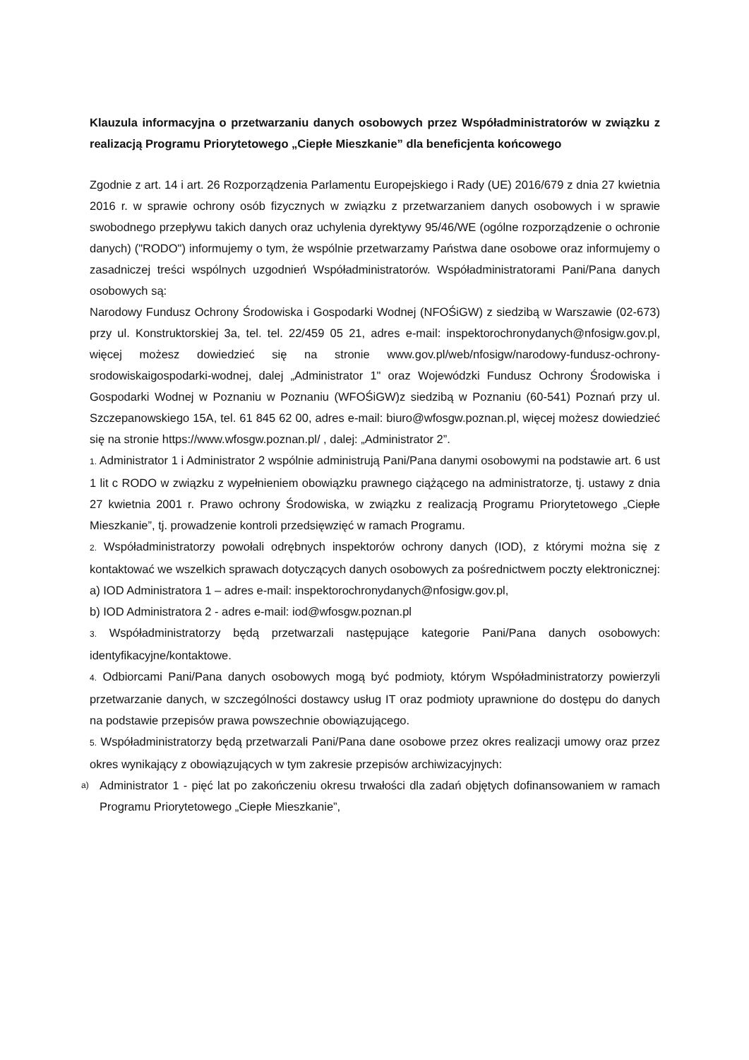Klauzula informacyjna o przetwarzaniu danych osobowych przez Współadministratorów w związku z realizacją Programu Priorytetowego „Ciepłe Mieszkanie” dla beneficjenta końcowego
Zgodnie z art. 14 i art. 26 Rozporządzenia Parlamentu Europejskiego i Rady (UE) 2016/679 z dnia 27 kwietnia 2016 r. w sprawie ochrony osób fizycznych w związku z przetwarzaniem danych osobowych i w sprawie swobodnego przepływu takich danych oraz uchylenia dyrektywy 95/46/WE (ogólne rozporządzenie o ochronie danych) ("RODO") informujemy o tym, że wspólnie przetwarzamy Państwa dane osobowe oraz informujemy o zasadniczej treści wspólnych uzgodnień Współadministratorów. Współadministratorami Pani/Pana danych osobowych są:
Narodowy Fundusz Ochrony Środowiska i Gospodarki Wodnej (NFOŚiGW) z siedzibą w Warszawie (02-673) przy ul. Konstruktorskiej 3a, tel. tel. 22/459 05 21, adres e-mail: inspektorochronydanych@nfosigw.gov.pl, więcej możesz dowiedzieć się na stronie www.gov.pl/web/nfosigw/narodowy-fundusz-ochrony-srodowiskaigospodarki-wodnej, dalej „Administrator 1" oraz Wojewódzki Fundusz Ochrony Środowiska i Gospodarki Wodnej w Poznaniu w Poznaniu (WFOŚiGW)z siedzibą w Poznaniu (60-541) Poznań przy ul. Szczepanowskiego 15A, tel. 61 845 62 00, adres e-mail: biuro@wfosgw.poznan.pl, więcej możesz dowiedzieć się na stronie https://www.wfosgw.poznan.pl/ , dalej: „Administrator 2”.
1. Administrator 1 i Administrator 2 wspólnie administrują Pani/Pana danymi osobowymi na podstawie art. 6 ust 1 lit c RODO w związku z wypełnieniem obowiązku prawnego ciążącego na administratorze, tj. ustawy z dnia 27 kwietnia 2001 r. Prawo ochrony Środowiska, w związku z realizacją Programu Priorytetowego „Ciepłe Mieszkanie”, tj. prowadzenie kontroli przedsięwzięć w ramach Programu.
2. Współadministratorzy powołali odrębnych inspektorów ochrony danych (IOD), z którymi można się z kontaktować we wszelkich sprawach dotyczących danych osobowych za pośrednictwem poczty elektronicznej:
a) IOD Administratora 1 – adres e-mail: inspektorochronydanych@nfosigw.gov.pl,
b) IOD Administratora 2 - adres e-mail: iod@wfosgw.poznan.pl
3. Współadministratorzy będą przetwarzali następujące kategorie Pani/Pana danych osobowych: identyfikacyjne/kontaktowe.
4. Odbiorcami Pani/Pana danych osobowych mogą być podmioty, którym Współadministratorzy powierzyli przetwarzanie danych, w szczególności dostawcy usług IT oraz podmioty uprawnione do dostępu do danych na podstawie przepisów prawa powszechnie obowiązującego.
5. Współadministratorzy będą przetwarzali Pani/Pana dane osobowe przez okres realizacji umowy oraz przez okres wynikający z obowiązujących w tym zakresie przepisów archiwizacyjnych:
a)
Administrator 1 - pięć lat po zakończeniu okresu trwałości dla zadań objętych dofinansowaniem w ramach Programu Priorytetowego „Ciepłe Mieszkanie”,